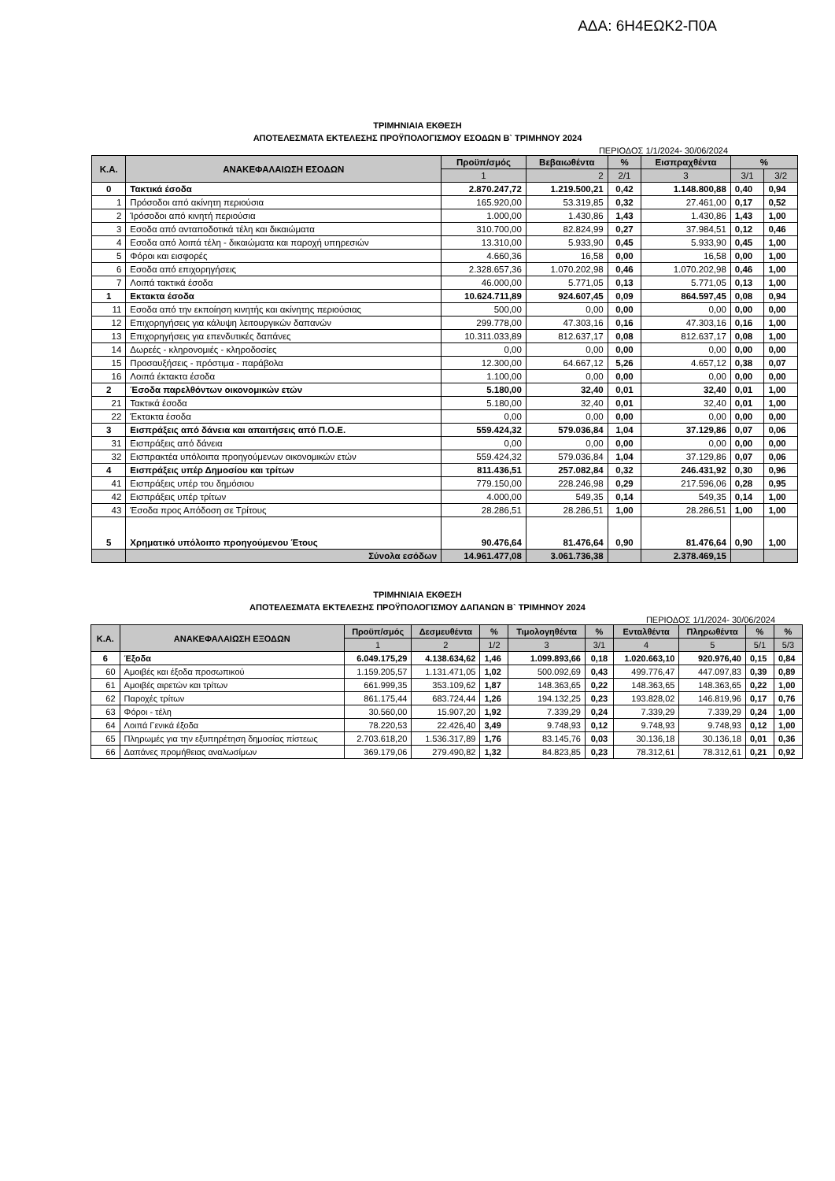ΑΔΑ: 6Η4ΕΩΚ2-Π0Α
ΤΡΙΜΗΝΙΑΙΑ ΕΚΘΕΣΗ
ΑΠΟΤΕΛΕΣΜΑΤΑ ΕΚΤΕΛΕΣΗΣ ΠΡΟΫΠΟΛΟΓΙΣΜΟΥ ΕΣΟΔΩΝ Β` ΤΡΙΜΗΝΟΥ 2024
ΠΕΡΙΟΔΟΣ 1/1/2024- 30/06/2024
| Κ.Α. | ΑΝΑΚΕΦΑΛΑΙΩΣΗ ΕΣΟΔΩΝ | Προϋπ/σμός | Βεβαιωθέντα | % | Εισπραχθέντα | % | |
| --- | --- | --- | --- | --- | --- | --- | --- |
| | | 1 | 2 | 2/1 | 3 | 3/1 | 3/2 |
| 0 | Τακτικά έσοδα | 2.870.247,72 | 1.219.500,21 | 0,42 | 1.148.800,88 | 0,40 | 0,94 |
| 1 | Πρόσοδοι από ακίνητη περιούσια | 165.920,00 | 53.319,85 | 0,32 | 27.461,00 | 0,17 | 0,52 |
| 2 | Ίρόσοδοι από κινητή περιούσια | 1.000,00 | 1.430,86 | 1,43 | 1.430,86 | 1,43 | 1,00 |
| 3 | Εσοδα από ανταποδοτικά τέλη και δικαιώματα | 310.700,00 | 82.824,99 | 0,27 | 37.984,51 | 0,12 | 0,46 |
| 4 | Εσοδα από λοιπά τέλη - δικαιώματα και παροχή υπηρεσιών | 13.310,00 | 5.933,90 | 0,45 | 5.933,90 | 0,45 | 1,00 |
| 5 | Φόροι και εισφορές | 4.660,36 | 16,58 | 0,00 | 16,58 | 0,00 | 1,00 |
| 6 | Εσοδα από επιχορηγήσεις | 2.328.657,36 | 1.070.202,98 | 0,46 | 1.070.202,98 | 0,46 | 1,00 |
| 7 | Λοιπά τακτικά έσοδα | 46.000,00 | 5.771,05 | 0,13 | 5.771,05 | 0,13 | 1,00 |
| 1 | Εκτακτα έσοδα | 10.624.711,89 | 924.607,45 | 0,09 | 864.597,45 | 0,08 | 0,94 |
| 11 | Εσοδα από την εκποίηση κινητής και ακίνητης περιούσιας | 500,00 | 0,00 | 0,00 | 0,00 | 0,00 | 0,00 |
| 12 | Επιχορηγήσεις για κάλυψη λειτουργικών δαπανών | 299.778,00 | 47.303,16 | 0,16 | 47.303,16 | 0,16 | 1,00 |
| 13 | Επιχορηγήσεις για επενδυτικές δαπάνες | 10.311.033,89 | 812.637,17 | 0,08 | 812.637,17 | 0,08 | 1,00 |
| 14 | Δωρεές - κληρονομιές - κληροδοσίες | 0,00 | 0,00 | 0,00 | 0,00 | 0,00 | 0,00 |
| 15 | Προσαυξήσεις - πρόστιμα - παράβολα | 12.300,00 | 64.667,12 | 5,26 | 4.657,12 | 0,38 | 0,07 |
| 16 | Λοιπά έκτακτα έσοδα | 1.100,00 | 0,00 | 0,00 | 0,00 | 0,00 | 0,00 |
| 2 | Έσοδα παρελθόντων οικονομικών ετών | 5.180,00 | 32,40 | 0,01 | 32,40 | 0,01 | 1,00 |
| 21 | Τακτικά έσοδα | 5.180,00 | 32,40 | 0,01 | 32,40 | 0,01 | 1,00 |
| 22 | Έκτακτα έσοδα | 0,00 | 0,00 | 0,00 | 0,00 | 0,00 | 0,00 |
| 3 | Εισπράξεις από δάνεια και απαιτήσεις από Π.Ο.Ε. | 559.424,32 | 579.036,84 | 1,04 | 37.129,86 | 0,07 | 0,06 |
| 31 | Εισπράξεις από δάνεια | 0,00 | 0,00 | 0,00 | 0,00 | 0,00 | 0,00 |
| 32 | Εισπρακτέα υπόλοιπα προηγούμενων οικονομικών ετών | 559.424,32 | 579.036,84 | 1,04 | 37.129,86 | 0,07 | 0,06 |
| 4 | Εισπράξεις υπέρ Δημοσίου και τρίτων | 811.436,51 | 257.082,84 | 0,32 | 246.431,92 | 0,30 | 0,96 |
| 41 | Εισπράξεις υπέρ του δημόσιου | 779.150,00 | 228.246,98 | 0,29 | 217.596,06 | 0,28 | 0,95 |
| 42 | Εισπράξεις υπέρ τρίτων | 4.000,00 | 549,35 | 0,14 | 549,35 | 0,14 | 1,00 |
| 43 | Έσοδα προς Απόδοση σε Τρίτους | 28.286,51 | 28.286,51 | 1,00 | 28.286,51 | 1,00 | 1,00 |
| 5 | Χρηματικό υπόλοιπο προηγούμενου Έτους | 90.476,64 | 81.476,64 | 0,90 | 81.476,64 | 0,90 | 1,00 |
| | Σύνολα εσόδων | 14.961.477,08 | 3.061.736,38 | | 2.378.469,15 | | |
ΤΡΙΜΗΝΙΑΙΑ ΕΚΘΕΣΗ
ΑΠΟΤΕΛΕΣΜΑΤΑ ΕΚΤΕΛΕΣΗΣ ΠΡΟΫΠΟΛΟΓΙΣΜΟΥ ΔΑΠΑΝΩΝ Β` ΤΡΙΜΗΝΟΥ 2024
ΠΕΡΙΟΔΟΣ 1/1/2024- 30/06/2024
| Κ.Α. | ΑΝΑΚΕΦΑΛΑΙΩΣΗ ΕΞΟΔΩΝ | Προϋπ/σμός | Δεσμευθέντα | % | Τιμολογηθέντα | % | Ενταλθέντα | Πληρωθέντα | % | % |
| --- | --- | --- | --- | --- | --- | --- | --- | --- | --- | --- |
| | | 1 | 2 | 1/2 | 3 | 3/1 | 4 | 5 | 5/1 | 5/3 |
| 6 | Έξοδα | 6.049.175,29 | 4.138.634,62 | 1,46 | 1.099.893,66 | 0,18 | 1.020.663,10 | 920.976,40 | 0,15 | 0,84 |
| 60 | Αμοιβές και έξοδα προσωπικού | 1.159.205,57 | 1.131.471,05 | 1,02 | 500.092,69 | 0,43 | 499.776,47 | 447.097,83 | 0,39 | 0,89 |
| 61 | Αμοιβές αιρετών και τρίτων | 661.999,35 | 353.109,62 | 1,87 | 148.363,65 | 0,22 | 148.363,65 | 148.363,65 | 0,22 | 1,00 |
| 62 | Παροχές τρίτων | 861.175,44 | 683.724,44 | 1,26 | 194.132,25 | 0,23 | 193.828,02 | 146.819,96 | 0,17 | 0,76 |
| 63 | Φόροι - τέλη | 30.560,00 | 15.907,20 | 1,92 | 7.339,29 | 0,24 | 7.339,29 | 7.339,29 | 0,24 | 1,00 |
| 64 | Λοιπά Γενικά έξοδα | 78.220,53 | 22.426,40 | 3,49 | 9.748,93 | 0,12 | 9.748,93 | 9.748,93 | 0,12 | 1,00 |
| 65 | Πληρωμές για την εξυπηρέτηση δημοσίας πίστεως | 2.703.618,20 | 1.536.317,89 | 1,76 | 83.145,76 | 0,03 | 30.136,18 | 30.136,18 | 0,01 | 0,36 |
| 66 | Δαπάνες προμήθειας αναλωσίμων | 369.179,06 | 279.490,82 | 1,32 | 84.823,85 | 0,23 | 78.312,61 | 78.312,61 | 0,21 | 0,92 |